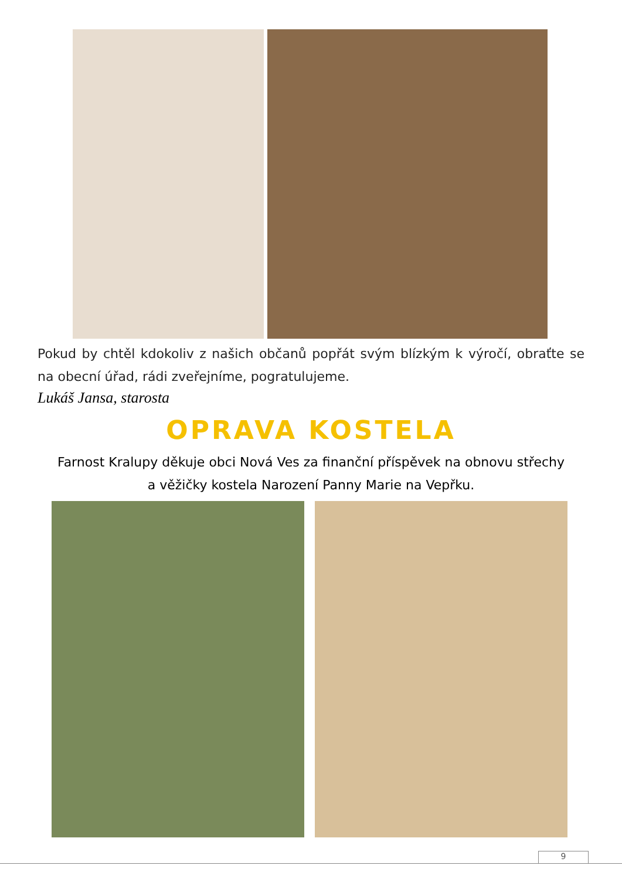Pokud by chtěl kdokoliv z našich občanů popřát svým blízkým k výročí, obraťte se na obecní úřad, rádi zveřejníme, pogratulujeme.
Lukáš Jansa, starosta
OPRAVA KOSTELA
Farnost Kralupy děkuje obci Nová Ves za finanční příspěvek na obnovu střechy
a věžičky kostela Narození Panny Marie na Vepřku.
9